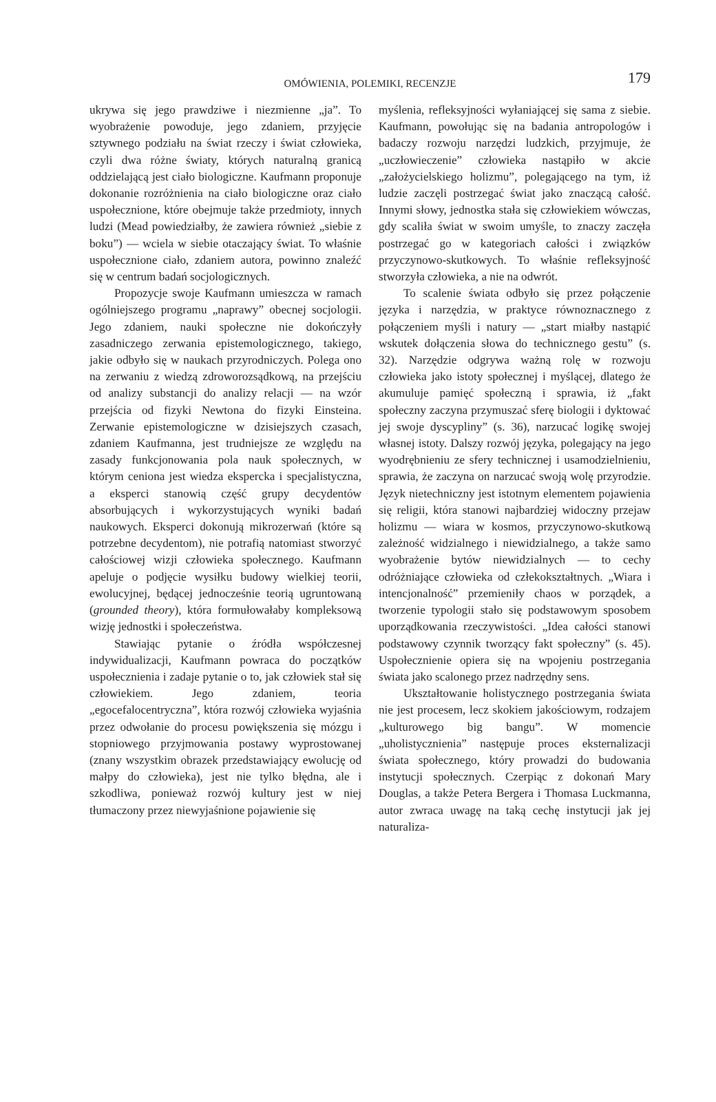OMÓWIENIA, POLEMIKI, RECENZJE
179
ukrywa się jego prawdziwe i niezmienne „ja”. To wyobrażenie powoduje, jego zdaniem, przyjęcie sztywnego podziału na świat rzeczy i świat człowieka, czyli dwa różne światy, których naturalną granicą oddzielającą jest ciało biologiczne. Kaufmann proponuje dokonanie rozróżnienia na ciało biologiczne oraz ciało uspołecznione, które obejmuje także przedmioty, innych ludzi (Mead powiedziałby, że zawiera również „siebie z boku”) — wciela w siebie otaczający świat. To właśnie uspołecznione ciało, zdaniem autora, powinno znaleźć się w centrum badań socjologicznych.
Propozycje swoje Kaufmann umieszcza w ramach ogólniejszego programu „naprawy” obecnej socjologii. Jego zdaniem, nauki społeczne nie dokończyły zasadniczego zerwania epistemologicznego, takiego, jakie odbyło się w naukach przyrodniczych. Polega ono na zerwaniu z wiedzą zdroworozsądkową, na przejściu od analizy substancji do analizy relacji — na wzór przejścia od fizyki Newtona do fizyki Einsteina. Zerwanie epistemologiczne w dzisiejszych czasach, zdaniem Kaufmanna, jest trudniejsze ze względu na zasady funkcjonowania pola nauk społecznych, w którym ceniona jest wiedza ekspercka i specjalistyczna, a eksperci stanowią część grupy decydentów absorbujących i wykorzystujących wyniki badań naukowych. Eksperci dokonują mikrozerwań (które są potrzebne decydentom), nie potrafią natomiast stworzyć całościowej wizji człowieka społecznego. Kaufmann apeluje o podjęcie wysiłku budowy wielkiej teorii, ewolucyjnej, będącej jednocześnie teorią ugruntowaną (grounded theory), która formułowałaby kompleksową wizję jednostki i społeczeństwa.
Stawiając pytanie o źródła współczesnej indywidualizacji, Kaufmann powraca do początków uspołecznienia i zadaje pytanie o to, jak człowiek stał się człowiekiem. Jego zdaniem, teoria „egocefalocentryczna”, która rozwój człowieka wyjaśnia przez odwołanie do procesu powiększenia się mózgu i stopniowego przyjmowania postawy wyprostowanej (znany wszystkim obrazek przedstawiający ewolucję od małpy do człowieka), jest nie tylko błędna, ale i szkodliwa, ponieważ rozwój kultury jest w niej tłumaczony przez niewyjaśnione pojawienie się
myślenia, refleksyjności wyłaniającej się sama z siebie. Kaufmann, powołując się na badania antropologów i badaczy rozwoju narzędzi ludzkich, przyjmuje, że „uczłowieczenie” człowieka nastąpiło w akcie „założycielskiego holizmu”, polegającego na tym, iż ludzie zaczęli postrzegać świat jako znaczącą całość. Innymi słowy, jednostka stała się człowiekiem wówczas, gdy scaliła świat w swoim umyśle, to znaczy zaczęła postrzegać go w kategoriach całości i związków przyczynowo-skutkowych. To właśnie refleksyjność stworzyła człowieka, a nie na odwrót.
To scalenie świata odbyło się przez połączenie języka i narzędzia, w praktyce równoznacznego z połączeniem myśli i natury — „start miałby nastąpić wskutek dołączenia słowa do technicznego gestu” (s. 32). Narzędzie odgrywa ważną rolę w rozwoju człowieka jako istoty społecznej i myślącej, dlatego że akumuluje pamięć społeczną i sprawia, iż „fakt społeczny zaczyna przymuszać sferę biologii i dyktować jej swoje dyscypliny” (s. 36), narzucać logikę swojej własnej istoty. Dalszy rozwój języka, polegający na jego wyodrębnieniu ze sfery technicznej i usamodzielnieniu, sprawia, że zaczyna on narzucać swoją wolę przyrodzie. Język nietechniczny jest istotnym elementem pojawienia się religii, która stanowi najbardziej widoczny przejaw holizmu — wiara w kosmos, przyczynowo-skutkową zależność widzialnego i niewidzialnego, a także samo wyobrażenie bytów niewidzialnych — to cechy odróżniające człowieka od człekokształtnych. „Wiara i intencjonalność” przemieniły chaos w porządek, a tworzenie typologii stało się podstawowym sposobem uporządkowania rzeczywistości. „Idea całości stanowi podstawowy czynnik tworzący fakt społeczny” (s. 45). Uspołecznienie opiera się na wpojeniu postrzegania świata jako scalonego przez nadrzędny sens.
Ukształtowanie holistycznego postrzegania świata nie jest procesem, lecz skokiem jakościowym, rodzajem „kulturowego big bangu”. W momencie „uholistycznienia” następuje proces eksternalizacji świata społecznego, który prowadzi do budowania instytucji społecznych. Czerpiąc z dokonań Mary Douglas, a także Petera Bergera i Thomasa Luckmanna, autor zwraca uwagę na taką cechę instytucji jak jej naturaliza-